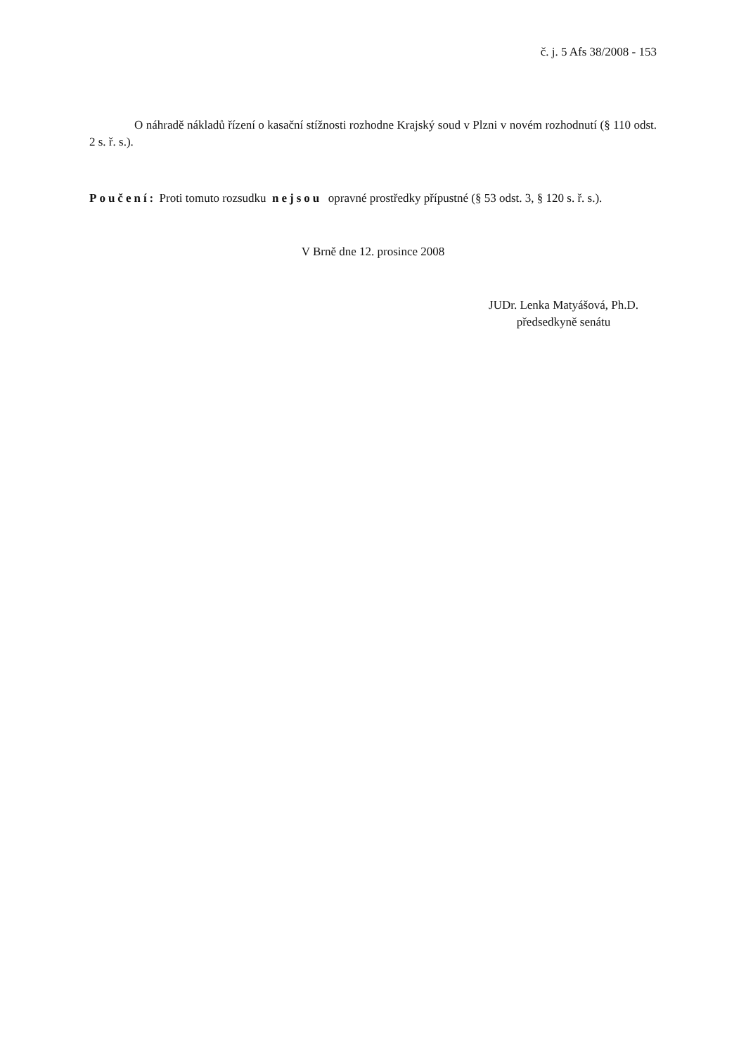č. j. 5 Afs 38/2008 - 153
O náhradě nákladů řízení o kasační stížnosti rozhodne Krajský soud v Plzni v novém rozhodnutí (§ 110 odst. 2 s. ř. s.).
Poučení: Proti tomuto rozsudku nejsou opravné prostředky přípustné (§ 53 odst. 3, § 120 s. ř. s.).
V Brně dne 12. prosince 2008
JUDr. Lenka Matyášová, Ph.D.
předsedkyně senátu